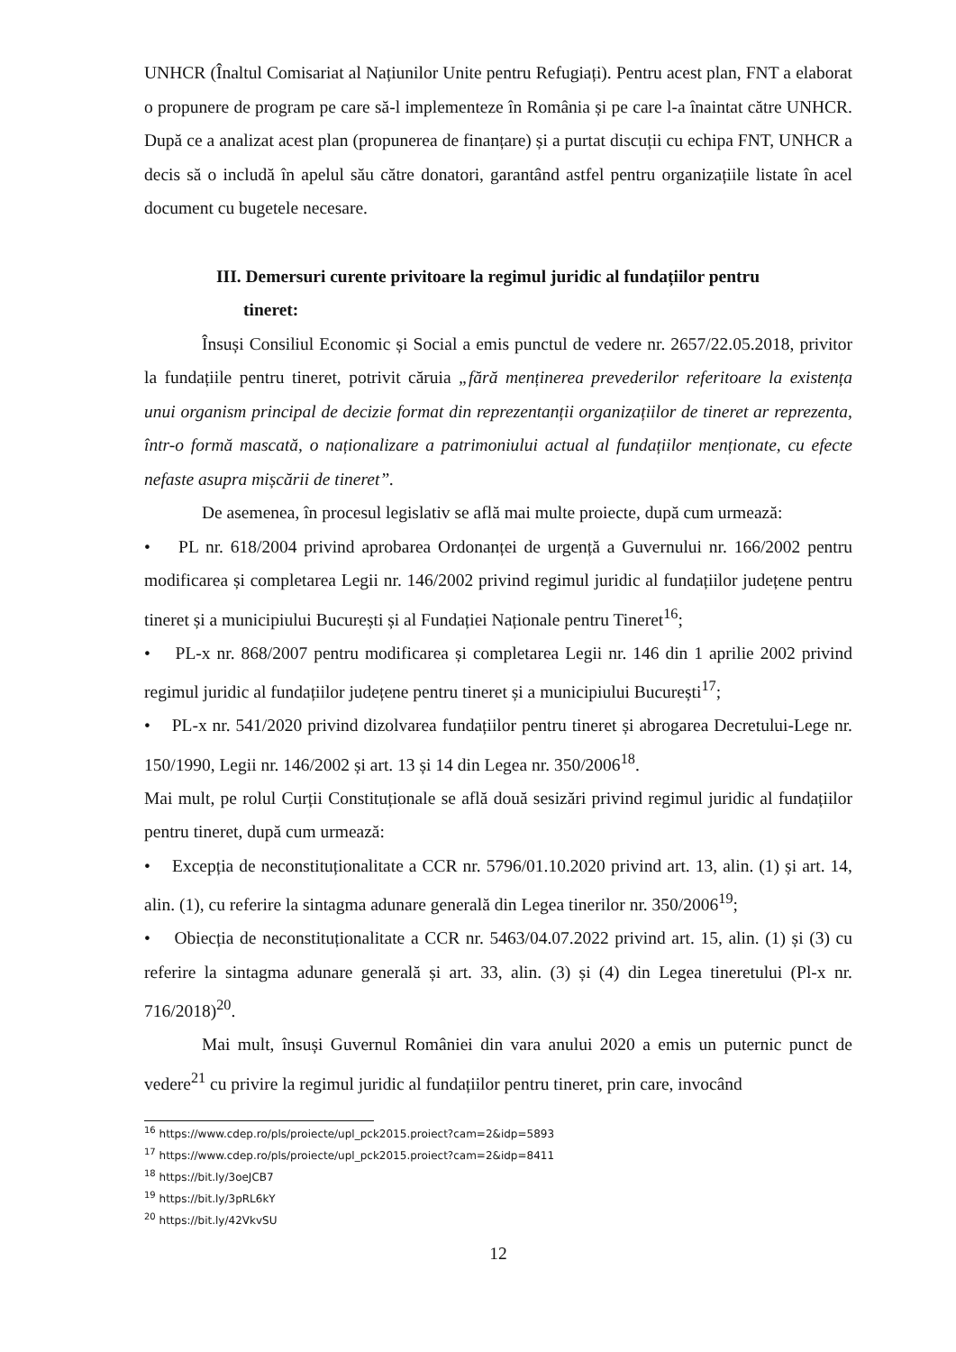UNHCR (Înaltul Comisariat al Națiunilor Unite pentru Refugiați). Pentru acest plan, FNT a elaborat o propunere de program pe care să-l implementeze în România și pe care l-a înaintat către UNHCR. După ce a analizat acest plan (propunerea de finanțare) și a purtat discuții cu echipa FNT, UNHCR a decis să o includă în apelul său către donatori, garantând astfel pentru organizațiile listate în acel document cu bugetele necesare.
III. Demersuri curente privitoare la regimul juridic al fundațiilor pentru
tineret:
Însuși Consiliul Economic și Social a emis punctul de vedere nr. 2657/22.05.2018, privitor la fundațiile pentru tineret, potrivit căruia „fără menținerea prevederilor referitoare la existența unui organism principal de decizie format din reprezentanții organizațiilor de tineret ar reprezenta, într-o formă mascată, o naționalizare a patrimoniului actual al fundațiilor menționate, cu efecte nefaste asupra mișcării de tineret”.
De asemenea, în procesul legislativ se află mai multe proiecte, după cum urmează:
• PL nr. 618/2004 privind aprobarea Ordonanței de urgență a Guvernului nr. 166/2002 pentru modificarea și completarea Legii nr. 146/2002 privind regimul juridic al fundațiilor județene pentru tineret și a municipiului București și al Fundației Naționale pentru Tineret<sup>16</sup>;
• PL-x nr. 868/2007 pentru modificarea și completarea Legii nr. 146 din 1 aprilie 2002 privind regimul juridic al fundațiilor județene pentru tineret și a municipiului București<sup>17</sup>;
• PL-x nr. 541/2020 privind dizolvarea fundațiilor pentru tineret și abrogarea Decretului-Lege nr. 150/1990, Legii nr. 146/2002 și art. 13 și 14 din Legea nr. 350/2006<sup>18</sup>.
Mai mult, pe rolul Curții Constituționale se află două sesizări privind regimul juridic al fundațiilor pentru tineret, după cum urmează:
• Excepția de neconstituționalitate a CCR nr. 5796/01.10.2020 privind art. 13, alin. (1) și art. 14, alin. (1), cu referire la sintagma adunare generală din Legea tinerilor nr. 350/2006<sup>19</sup>;
• Obiecția de neconstituționalitate a CCR nr. 5463/04.07.2022 privind art. 15, alin. (1) și (3) cu referire la sintagma adunare generală și art. 33, alin. (3) și (4) din Legea tineretului (Pl-x nr. 716/2018)<sup>20</sup>.
Mai mult, însuși Guvernul României din vara anului 2020 a emis un puternic punct de vedere<sup>21</sup> cu privire la regimul juridic al fundațiilor pentru tineret, prin care, invocând
<sup>16</sup> https://www.cdep.ro/pls/proiecte/upl_pck2015.proiect?cam=2&idp=5893
<sup>17</sup> https://www.cdep.ro/pls/proiecte/upl_pck2015.proiect?cam=2&idp=8411
<sup>18</sup> https://bit.ly/3oeJCB7
<sup>19</sup> https://bit.ly/3pRL6kY
<sup>20</sup> https://bit.ly/42VkvSU
12